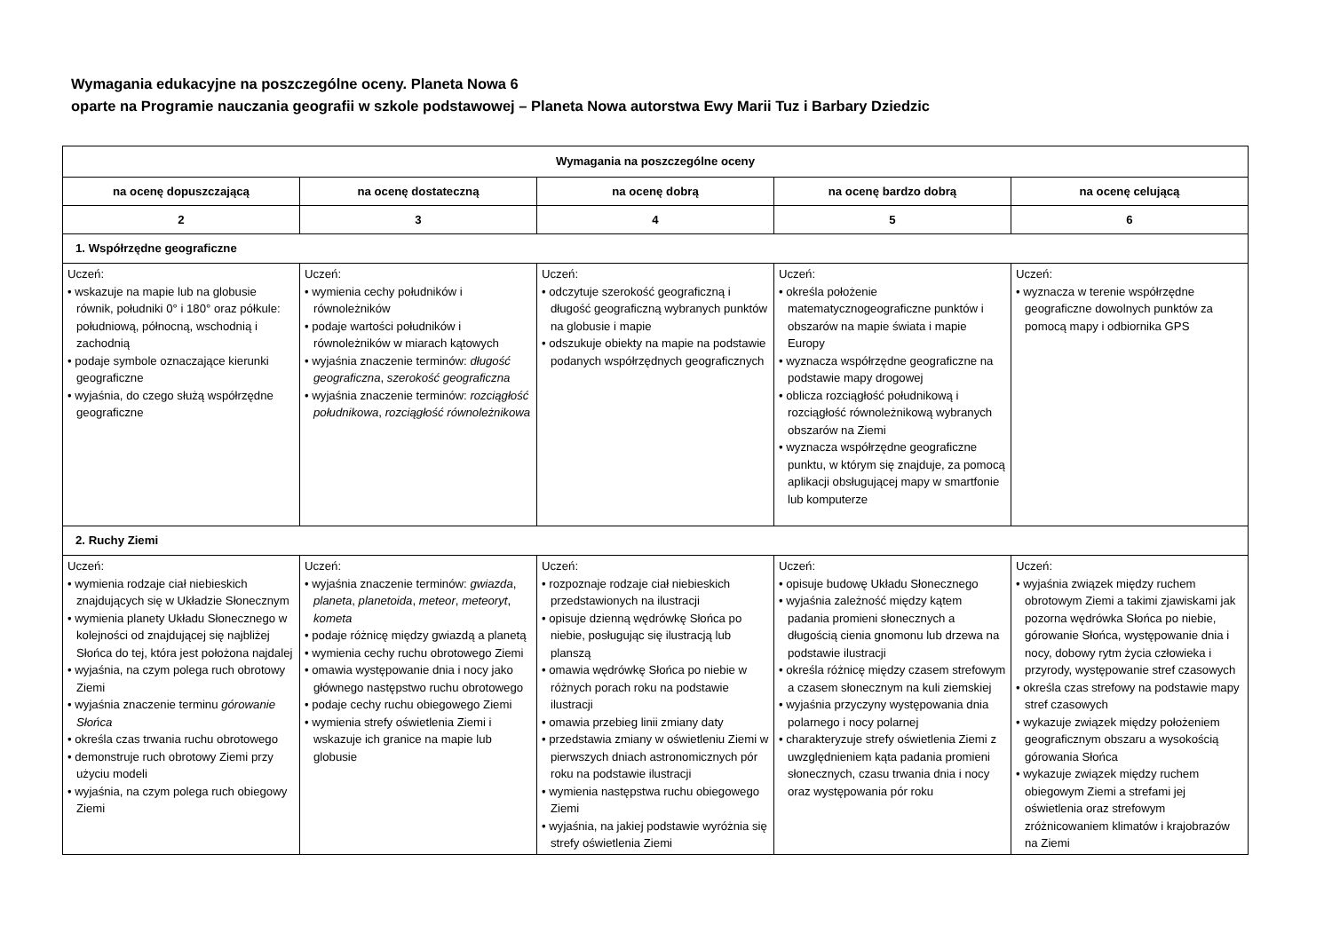Wymagania edukacyjne na poszczególne oceny. Planeta Nowa 6
oparte na Programie nauczania geografii w szkole podstawowej – Planeta Nowa autorstwa Ewy Marii Tuz i Barbary Dziedzic
| Wymagania na poszczególne oceny | | | | |
| --- | --- | --- | --- | --- |
| na ocenę dopuszczającą | na ocenę dostateczną | na ocenę dobrą | na ocenę bardzo dobrą | na ocenę celującą |
| 2 | 3 | 4 | 5 | 6 |
| 1. Współrzędne geograficzne | | | | |
| Uczeń: • wskazuje na mapie lub na globusie równik, południki 0° i 180° oraz półkule: południową, północną, wschodnią i zachodnią • podaje symbole oznaczające kierunki geograficzne • wyjaśnia, do czego służą współrzędne geograficzne | Uczeń: • wymienia cechy południków i równoleżników • podaje wartości południków i równoleżników w miarach kątowych • wyjaśnia znaczenie terminów: długość geograficzna , szerokość geograficzna • wyjaśnia znaczenie terminów: rozciągłość południkowa , rozciągłość równoleżnikowa | Uczeń: • odczytuje szerokość geograficzną i długość geograficzną wybranych punktów na globusie i mapie • odszukuje obiekty na mapie na podstawie podanych współrzędnych geograficznych | Uczeń: • określa położenie matematycznogeograficzne punktów i obszarów na mapie świata i mapie Europy • wyznacza współrzędne geograficzne na podstawie mapy drogowej • oblicza rozciągłość południkową i rozciągłość równoleżnikową wybranych obszarów na Ziemi • wyznacza współrzędne geograficzne punktu, w którym się znajduje, za pomocą aplikacji obsługującej mapy w smartfonie lub komputerze | Uczeń: • wyznacza w terenie współrzędne geograficzne dowolnych punktów za pomocą mapy i odbiornika GPS |
| 2. Ruchy Ziemi | | | | |
| Uczeń: • wymienia rodzaje ciał niebieskich znajdujących się w Układzie Słonecznym • wymienia planety Układu Słonecznego w kolejności od znajdującej się najbliżej Słońca do tej, która jest położona najdalej • wyjaśnia, na czym polega ruch obrotowy Ziemi • wyjaśnia znaczenie terminu górowanie Słońca • określa czas trwania ruchu obrotowego • demonstruje ruch obrotowy Ziemi przy użyciu modeli • wyjaśnia, na czym polega ruch obiegowy Ziemi | Uczeń: • wyjaśnia znaczenie terminów: gwiazda , planeta , planetoida , meteor , meteoryt , kometa • podaje różnicę między gwiazdą a planetą • wymienia cechy ruchu obrotowego Ziemi • omawia występowanie dnia i nocy jako głównego następstwo ruchu obrotowego • podaje cechy ruchu obiegowego Ziemi • wymienia strefy oświetlenia Ziemi i wskazuje ich granice na mapie lub globusie | Uczeń: • rozpoznaje rodzaje ciał niebieskich przedstawionych na ilustracji • opisuje dzienną wędrówkę Słońca po niebie, posługując się ilustracją lub planszą • omawia wędrówkę Słońca po niebie w różnych porach roku na podstawie ilustracji • omawia przebieg linii zmiany daty • przedstawia zmiany w oświetleniu Ziemi w pierwszych dniach astronomicznych pór roku na podstawie ilustracji • wymienia następstwa ruchu obiegowego Ziemi • wyjaśnia, na jakiej podstawie wyróżnia się strefy oświetlenia Ziemi | Uczeń: • opisuje budowę Układu Słonecznego • wyjaśnia zależność między kątem padania promieni słonecznych a długością cienia gnomonu lub drzewa na podstawie ilustracji • określa różnicę między czasem strefowym a czasem słonecznym na kuli ziemskiej • wyjaśnia przyczyny występowania dnia polarnego i nocy polarnej • charakteryzuje strefy oświetlenia Ziemi z uwzględnieniem kąta padania promieni słonecznych, czasu trwania dnia i nocy oraz występowania pór roku | Uczeń: • wyjaśnia związek między ruchem obrotowym Ziemi a takimi zjawiskami jak pozorna wędrówka Słońca po niebie, górowanie Słońca, występowanie dnia i nocy, dobowy rytm życia człowieka i przyrody, występowanie stref czasowych • określa czas strefowy na podstawie mapy stref czasowych • wykazuje związek między położeniem geograficznym obszaru a wysokością górowania Słońca • wykazuje związek między ruchem obiegowym Ziemi a strefami jej oświetlenia oraz strefowym zróżnicowaniem klimatów i krajobrazów na Ziemi |